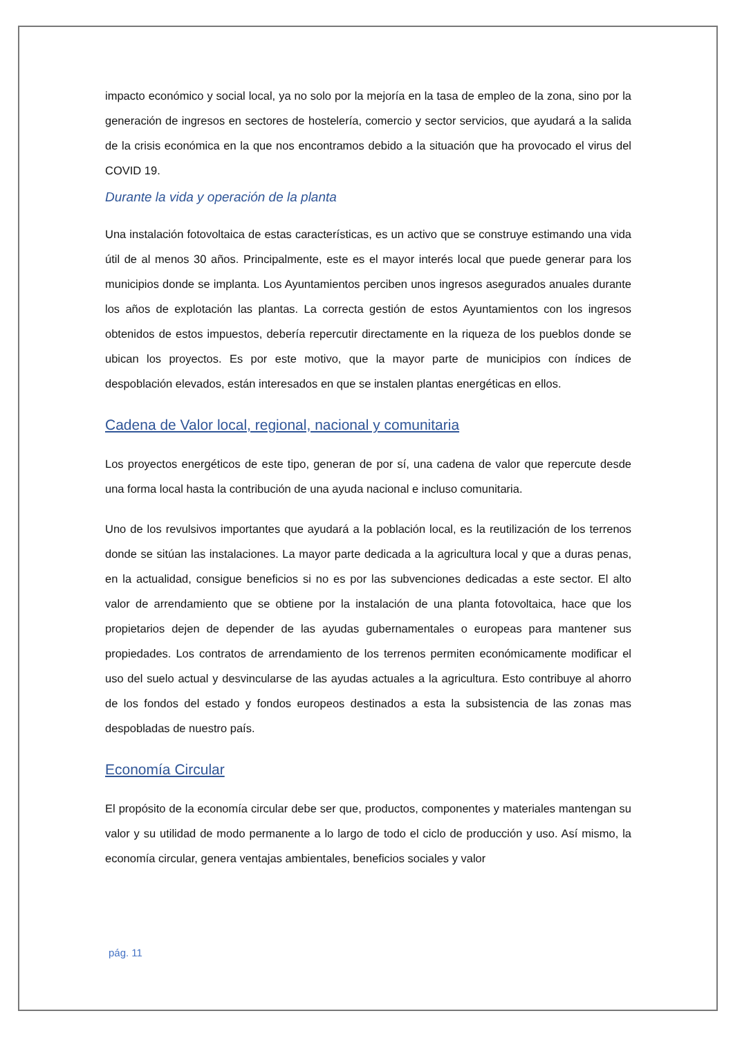impacto económico y social local, ya no solo por la mejoría en la tasa de empleo de la zona, sino por la generación de ingresos en sectores de hostelería, comercio y sector servicios, que ayudará a la salida de la crisis económica en la que nos encontramos debido a la situación que ha provocado el virus del COVID 19.
Durante la vida y operación de la planta
Una instalación fotovoltaica de estas características, es un activo que se construye estimando una vida útil de al menos 30 años. Principalmente, este es el mayor interés local que puede generar para los municipios donde se implanta. Los Ayuntamientos perciben unos ingresos asegurados anuales durante los años de explotación las plantas. La correcta gestión de estos Ayuntamientos con los ingresos obtenidos de estos impuestos, debería repercutir directamente en la riqueza de los pueblos donde se ubican los proyectos. Es por este motivo, que la mayor parte de municipios con índices de despoblación elevados, están interesados en que se instalen plantas energéticas en ellos.
Cadena de Valor local, regional, nacional y comunitaria
Los proyectos energéticos de este tipo, generan de por sí, una cadena de valor que repercute desde una forma local hasta la contribución de una ayuda nacional e incluso comunitaria.
Uno de los revulsivos importantes que ayudará a la población local, es la reutilización de los terrenos donde se sitúan las instalaciones. La mayor parte dedicada a la agricultura local y que a duras penas, en la actualidad, consigue beneficios si no es por las subvenciones dedicadas a este sector. El alto valor de arrendamiento que se obtiene por la instalación de una planta fotovoltaica, hace que los propietarios dejen de depender de las ayudas gubernamentales o europeas para mantener sus propiedades. Los contratos de arrendamiento de los terrenos permiten económicamente modificar el uso del suelo actual y desvincularse de las ayudas actuales a la agricultura. Esto contribuye al ahorro de los fondos del estado y fondos europeos destinados a esta la subsistencia de las zonas mas despobladas de nuestro país.
Economía Circular
El propósito de la economía circular debe ser que, productos, componentes y materiales mantengan su valor y su utilidad de modo permanente a lo largo de todo el ciclo de producción y uso. Así mismo, la economía circular, genera ventajas ambientales, beneficios sociales y valor
pág. 11